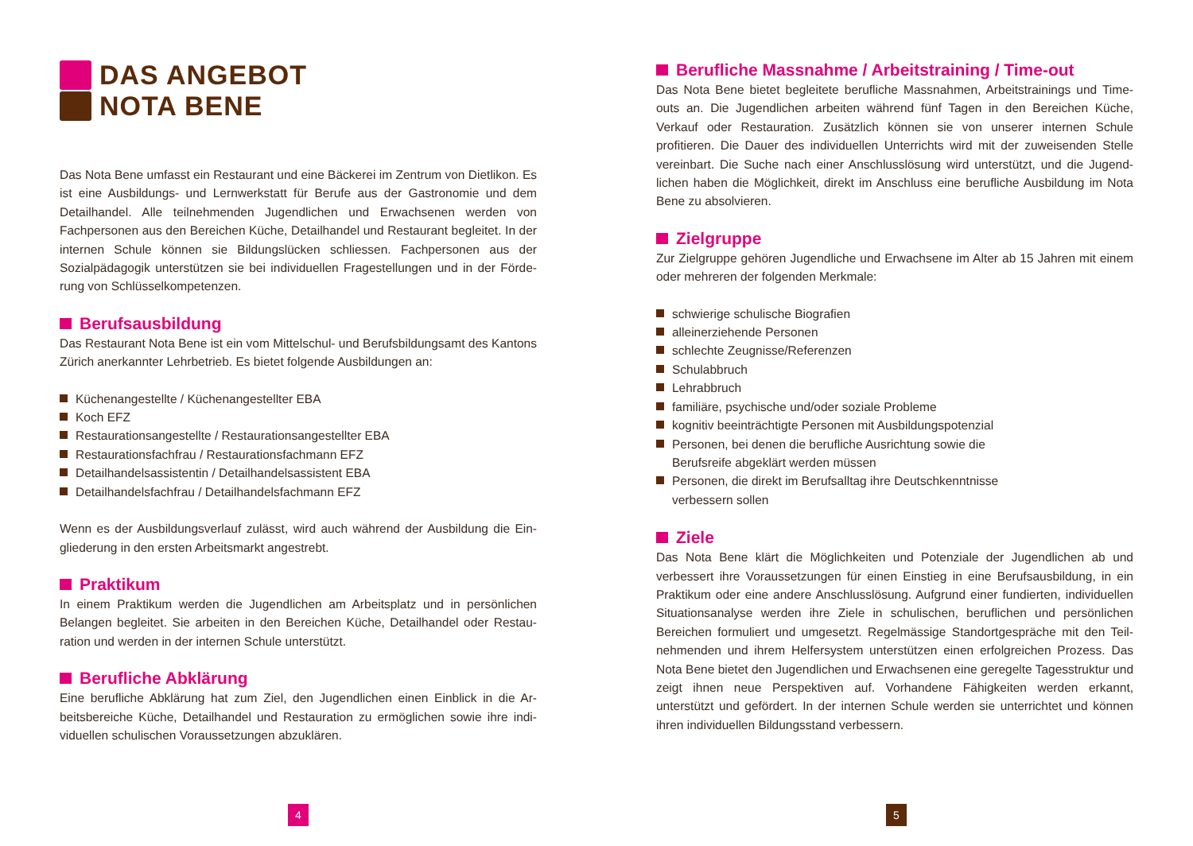DAS ANGEBOT
NOTA BENE
Das Nota Bene umfasst ein Restaurant und eine Bäckerei im Zentrum von Dietlikon. Es ist eine Ausbildungs- und Lernwerkstatt für Berufe aus der Gastronomie und dem Detailhandel. Alle teilnehmenden Jugendlichen und Erwachsenen werden von Fachpersonen aus den Bereichen Küche, Detailhandel und Restaurant begleitet. In der internen Schule können sie Bildungslücken schliessen. Fachpersonen aus der Sozialpädagogik unterstützen sie bei individuellen Fragestellungen und in der Förde­rung von Schlüsselkompetenzen.
Berufsausbildung
Das Restaurant Nota Bene ist ein vom Mittelschul- und Berufsbildungsamt des Kantons Zürich anerkannter Lehrbetrieb. Es bietet folgende Ausbildungen an:
Küchenangestellte / Küchenangestellter EBA
Koch EFZ
Restaurationsangestellte / Restaurationsangestellter EBA
Restaurationsfachfrau / Restaurationsfachmann EFZ
Detailhandelsassistentin / Detailhandelsassistent EBA
Detailhandelsfachfrau / Detailhandelsfachmann EFZ
Wenn es der Ausbildungsverlauf zulässt, wird auch während der Ausbildung die Ein­gliederung in den ersten Arbeitsmarkt angestrebt.
Praktikum
In einem Praktikum werden die Jugendlichen am Arbeitsplatz und in persönlichen Belangen begleitet. Sie arbeiten in den Bereichen Küche, Detailhandel oder Restau­ration und werden in der internen Schule unterstützt.
Berufliche Abklärung
Eine berufliche Abklärung hat zum Ziel, den Jugendlichen einen Einblick in die Ar­beitsbereiche Küche, Detailhandel und Restauration zu ermöglichen sowie ihre indi­viduellen schulischen Voraussetzungen abzuklären.
Berufliche Massnahme / Arbeitstraining / Time-out
Das Nota Bene bietet begleitete berufliche Massnahmen, Arbeitstrainings und Time-outs an. Die Jugendlichen arbeiten während fünf Tagen in den Bereichen Kü­che, Verkauf oder Restauration. Zusätzlich können sie von unserer internen Schule profitieren. Die Dauer des individuellen Unterrichts wird mit der zuweisenden Stelle vereinbart. Die Suche nach einer Anschlusslösung wird unterstützt, und die Jugend­lichen haben die Möglichkeit, direkt im Anschluss eine berufliche Ausbildung im Nota Bene zu absolvieren.
Zielgruppe
Zur Zielgruppe gehören Jugendliche und Erwachsene im Alter ab 15 Jahren mit einem oder mehreren der folgenden Merkmale:
schwierige schulische Biografien
alleinerziehende Personen
schlechte Zeugnisse/Referenzen
Schulabbruch
Lehrabbruch
familiäre, psychische und/oder soziale Probleme
kognitiv beeinträchtigte Personen mit Ausbildungspotenzial
Personen, bei denen die berufliche Ausrichtung sowie die
Berufsreife abgeklärt werden müssen
Personen, die direkt im Berufsalltag ihre Deutschkenntnisse
verbessern sollen
Ziele
Das Nota Bene klärt die Möglichkeiten und Potenziale der Jugendlichen ab und verbessert ihre Voraussetzungen für einen Einstieg in eine Berufsausbildung, in ein Praktikum oder eine andere Anschlusslösung. Aufgrund einer fundierten, individuellen Situationsanalyse werden ihre Ziele in schulischen, beruflichen und persönlichen Bereichen formuliert und umgesetzt. Regelmässige Standortgespräche mit den Teil­nehmenden und ihrem Helfersystem unterstützen einen erfolgreichen Prozess. Das Nota Bene bietet den Jugendlichen und Erwachsenen eine geregelte Tagesstruktur und zeigt ihnen neue Perspektiven auf. Vorhandene Fähigkeiten werden erkannt, unterstützt und gefördert. In der internen Schule werden sie unterrichtet und können ihren individuellen Bildungsstand verbessern.
4 5